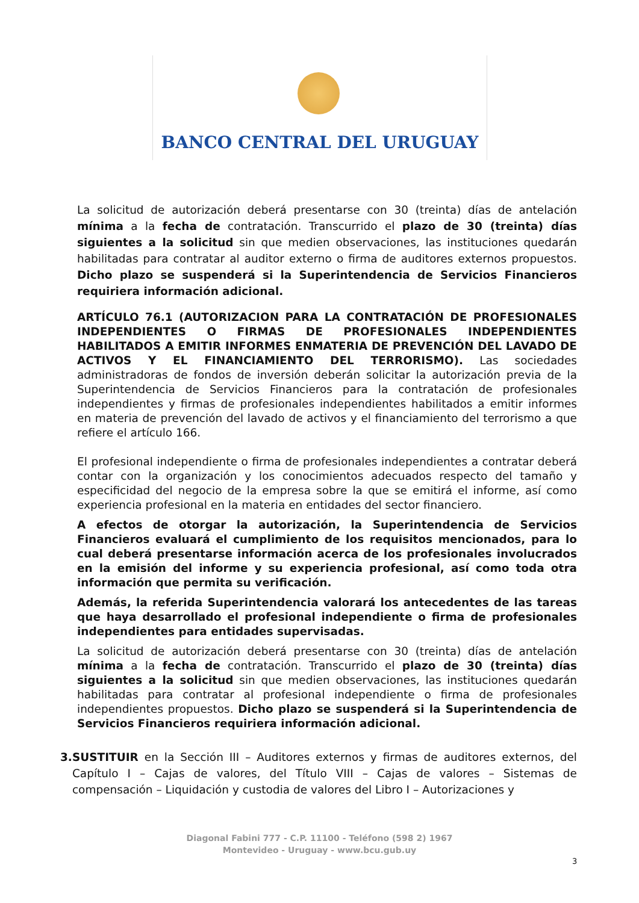BANCO CENTRAL DEL URUGUAY
La solicitud de autorización deberá presentarse con 30 (treinta) días de antelación mínima a la fecha de contratación. Transcurrido el plazo de 30 (treinta) días siguientes a la solicitud sin que medien observaciones, las instituciones quedarán habilitadas para contratar al auditor externo o firma de auditores externos propuestos. Dicho plazo se suspenderá si la Superintendencia de Servicios Financieros requiriera información adicional.
ARTÍCULO 76.1 (AUTORIZACION PARA LA CONTRATACIÓN DE PROFESIONALES INDEPENDIENTES O FIRMAS DE PROFESIONALES INDEPENDIENTES HABILITADOS A EMITIR INFORMES ENMATERIA DE PREVENCIÓN DEL LAVADO DE ACTIVOS Y EL FINANCIAMIENTO DEL TERRORISMO). Las sociedades administradoras de fondos de inversión deberán solicitar la autorización previa de la Superintendencia de Servicios Financieros para la contratación de profesionales independientes y firmas de profesionales independientes habilitados a emitir informes en materia de prevención del lavado de activos y el financiamiento del terrorismo a que refiere el artículo 166.
El profesional independiente o firma de profesionales independientes a contratar deberá contar con la organización y los conocimientos adecuados respecto del tamaño y especificidad del negocio de la empresa sobre la que se emitirá el informe, así como experiencia profesional en la materia en entidades del sector financiero.
A efectos de otorgar la autorización, la Superintendencia de Servicios Financieros evaluará el cumplimiento de los requisitos mencionados, para lo cual deberá presentarse información acerca de los profesionales involucrados en la emisión del informe y su experiencia profesional, así como toda otra información que permita su verificación.
Además, la referida Superintendencia valorará los antecedentes de las tareas que haya desarrollado el profesional independiente o firma de profesionales independientes para entidades supervisadas.
La solicitud de autorización deberá presentarse con 30 (treinta) días de antelación mínima a la fecha de contratación. Transcurrido el plazo de 30 (treinta) días siguientes a la solicitud sin que medien observaciones, las instituciones quedarán habilitadas para contratar al profesional independiente o firma de profesionales independientes propuestos. Dicho plazo se suspenderá si la Superintendencia de Servicios Financieros requiriera información adicional.
3. SUSTITUIR en la Sección III – Auditores externos y firmas de auditores externos, del Capítulo I – Cajas de valores, del Título VIII – Cajas de valores – Sistemas de compensación – Liquidación y custodia de valores del Libro I – Autorizaciones y
Diagonal Fabini 777 - C.P. 11100 - Teléfono (598 2) 1967
Montevideo - Uruguay - www.bcu.gub.uy
3